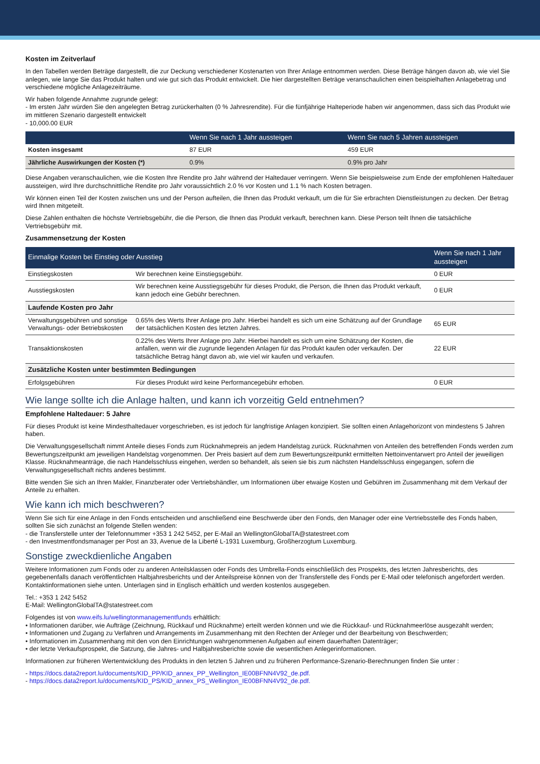Kosten im Zeitverlauf
In den Tabellen werden Beträge dargestellt, die zur Deckung verschiedener Kostenarten von Ihrer Anlage entnommen werden. Diese Beträge hängen davon ab, wie viel Sie anlegen, wie lange Sie das Produkt halten und wie gut sich das Produkt entwickelt. Die hier dargestellten Beträge veranschaulichen einen beispielhaften Anlagebetrag und verschiedene mögliche Anlagezeiträume.
Wir haben folgende Annahme zugrunde gelegt:
- Im ersten Jahr würden Sie den angelegten Betrag zurückerhalten (0 % Jahresrendite). Für die fünfjährige Halteperiode haben wir angenommen, dass sich das Produkt wie im mittleren Szenario dargestellt entwickelt
- 10,000.00 EUR
| | Wenn Sie nach 1 Jahr aussteigen | Wenn Sie nach 5 Jahren aussteigen |
| --- | --- | --- |
| Kosten insgesamt | 87 EUR | 459 EUR |
| Jährliche Auswirkungen der Kosten (*) | 0.9% | 0.9% pro Jahr |
Diese Angaben veranschaulichen, wie die Kosten Ihre Rendite pro Jahr während der Haltedauer verringern. Wenn Sie beispielsweise zum Ende der empfohlenen Haltedauer aussteigen, wird Ihre durchschnittliche Rendite pro Jahr voraussichtlich 2.0 % vor Kosten und 1.1 % nach Kosten betragen.
Wir können einen Teil der Kosten zwischen uns und der Person aufteilen, die Ihnen das Produkt verkauft, um die für Sie erbrachten Dienstleistungen zu decken. Der Betrag wird Ihnen mitgeteilt.
Diese Zahlen enthalten die höchste Vertriebsgebühr, die die Person, die Ihnen das Produkt verkauft, berechnen kann. Diese Person teilt Ihnen die tatsächliche Vertriebsgebühr mit.
Zusammensetzung der Kosten
| Einmalige Kosten bei Einstieg oder Ausstieg | | Wenn Sie nach 1 Jahr aussteigen |
| --- | --- | --- |
| Einstiegskosten | Wir berechnen keine Einstiegsgebühr. | 0 EUR |
| Ausstiegskosten | Wir berechnen keine Ausstiegsgebühr für dieses Produkt, die Person, die Ihnen das Produkt verkauft, kann jedoch eine Gebühr berechnen. | 0 EUR |
| Laufende Kosten pro Jahr | | |
| Verwaltungsgebühren und sonstige Verwaltungs- oder Betriebskosten | 0.65% des Werts Ihrer Anlage pro Jahr. Hierbei handelt es sich um eine Schätzung auf der Grundlage der tatsächlichen Kosten des letzten Jahres. | 65 EUR |
| Transaktionskosten | 0.22% des Werts Ihrer Anlage pro Jahr. Hierbei handelt es sich um eine Schätzung der Kosten, die anfallen, wenn wir die zugrunde liegenden Anlagen für das Produkt kaufen oder verkaufen. Der tatsächliche Betrag hängt davon ab, wie viel wir kaufen und verkaufen. | 22 EUR |
| Zusätzliche Kosten unter bestimmten Bedingungen | | |
| Erfolgsgebühren | Für dieses Produkt wird keine Performancegebühr erhoben. | 0 EUR |
Wie lange sollte ich die Anlage halten, und kann ich vorzeitig Geld entnehmen?
Empfohlene Haltedauer: 5 Jahre
Für dieses Produkt ist keine Mindesthaltedauer vorgeschrieben, es ist jedoch für langfristige Anlagen konzipiert. Sie sollten einen Anlagehorizont von mindestens 5 Jahren haben.
Die Verwaltungsgesellschaft nimmt Anteile dieses Fonds zum Rücknahmepreis an jedem Handelstag zurück. Rücknahmen von Anteilen des betreffenden Fonds werden zum Bewertungszeitpunkt am jeweiligen Handelstag vorgenommen. Der Preis basiert auf dem zum Bewertungszeitpunkt ermittelten Nettoinventarwert pro Anteil der jeweiligen Klasse. Rücknahmeanträge, die nach Handelsschluss eingehen, werden so behandelt, als seien sie bis zum nächsten Handelsschluss eingegangen, sofern die Verwaltungsgesellschaft nichts anderes bestimmt.
Bitte wenden Sie sich an Ihren Makler, Finanzberater oder Vertriebshändler, um Informationen über etwaige Kosten und Gebühren im Zusammenhang mit dem Verkauf der Anteile zu erhalten.
Wie kann ich mich beschweren?
Wenn Sie sich für eine Anlage in den Fonds entscheiden und anschließend eine Beschwerde über den Fonds, den Manager oder eine Vertriebsstelle des Fonds haben, sollten Sie sich zunächst an folgende Stellen wenden:
- die Transferstelle unter der Telefonnummer +353 1 242 5452, per E-Mail an WellingtonGlobalTA@statestreet.com
- den Investmentfondsmanager per Post an 33, Avenue de la Liberté L-1931 Luxemburg, Großherzogtum Luxemburg.
Sonstige zweckdienliche Angaben
Weitere Informationen zum Fonds oder zu anderen Anteilsklassen oder Fonds des Umbrella-Fonds einschließlich des Prospekts, des letzten Jahresberichts, des gegebenenfalls danach veröffentlichten Halbjahresberichts und der Anteilspreise können von der Transferstelle des Fonds per E-Mail oder telefonisch angefordert werden. Kontaktinformationen siehe unten. Unterlagen sind in Englisch erhältlich und werden kostenlos ausgegeben.
Tel.: +353 1 242 5452
E-Mail: WellingtonGlobalTA@statestreet.com
Folgendes ist von www.eifs.lu/wellingtonmanagementfunds erhältlich:
• Informationen darüber, wie Aufträge (Zeichnung, Rückkauf und Rücknahme) erteilt werden können und wie die Rückkauf- und Rücknahmeerlöse ausgezahlt werden;
• Informationen und Zugang zu Verfahren und Arrangements im Zusammenhang mit den Rechten der Anleger und der Bearbeitung von Beschwerden;
• Informationen im Zusammenhang mit den von den Einrichtungen wahrgenommenen Aufgaben auf einem dauerhaften Datenträger;
• der letzte Verkaufsprospekt, die Satzung, die Jahres- und Halbjahresberichte sowie die wesentlichen Anlegerinformationen.
Informationen zur früheren Wertentwicklung des Produkts in den letzten 5 Jahren und zu früheren Performance-Szenario-Berechnungen finden Sie unter :
- https://docs.data2report.lu/documents/KID_PP/KID_annex_PP_Wellington_IE00BFNN4V92_de.pdf.
- https://docs.data2report.lu/documents/KID_PS/KID_annex_PS_Wellington_IE00BFNN4V92_de.pdf.